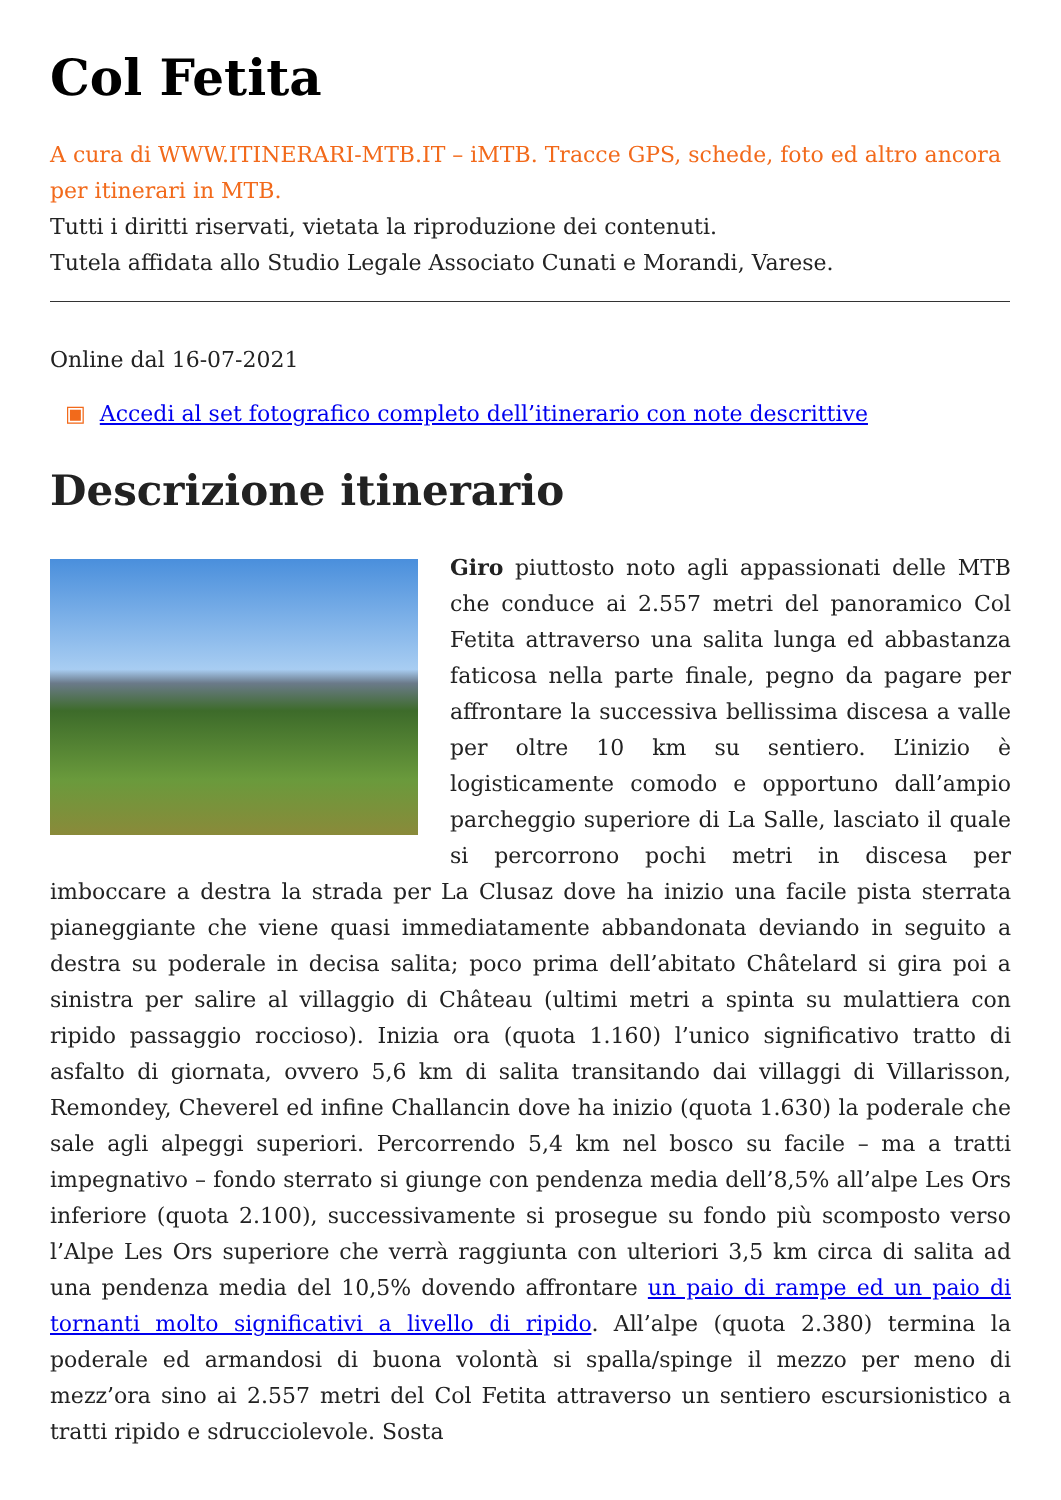Col Fetita
A cura di WWW.ITINERARI-MTB.IT – iMTB. Tracce GPS, schede, foto ed altro ancora per itinerari in MTB.
Tutti i diritti riservati, vietata la riproduzione dei contenuti.
Tutela affidata allo Studio Legale Associato Cunati e Morandi, Varese.
Online dal 16-07-2021
▣ Accedi al set fotografico completo dell’itinerario con note descrittive
Descrizione itinerario
Giro piuttosto noto agli appassionati delle MTB che conduce ai 2.557 metri del panoramico Col Fetita attraverso una salita lunga ed abbastanza faticosa nella parte finale, pegno da pagare per affrontare la successiva bellissima discesa a valle per oltre 10 km su sentiero. L’inizio è logisticamente comodo e opportuno dall’ampio parcheggio superiore di La Salle, lasciato il quale si percorrono pochi metri in discesa per imboccare a destra la strada per La Clusaz dove ha inizio una facile pista sterrata pianeggiante che viene quasi immediatamente abbandonata deviando in seguito a destra su poderale in decisa salita; poco prima dell’abitato Châtelard si gira poi a sinistra per salire al villaggio di Château (ultimi metri a spinta su mulattiera con ripido passaggio roccioso). Inizia ora (quota 1.160) l’unico significativo tratto di asfalto di giornata, ovvero 5,6 km di salita transitando dai villaggi di Villarisson, Remondey, Cheverel ed infine Challancin dove ha inizio (quota 1.630) la poderale che sale agli alpeggi superiori. Percorrendo 5,4 km nel bosco su facile – ma a tratti impegnativo – fondo sterrato si giunge con pendenza media dell’8,5% all’alpe Les Ors inferiore (quota 2.100), successivamente si prosegue su fondo più scomposto verso l’Alpe Les Ors superiore che verrà raggiunta con ulteriori 3,5 km circa di salita ad una pendenza media del 10,5% dovendo affrontare un paio di rampe ed un paio di tornanti molto significativi a livello di ripido. All’alpe (quota 2.380) termina la poderale ed armandosi di buona volontà si spalla/spinge il mezzo per meno di mezz’ora sino ai 2.557 metri del Col Fetita attraverso un sentiero escursionistico a tratti ripido e sdrucciolevole. Sosta